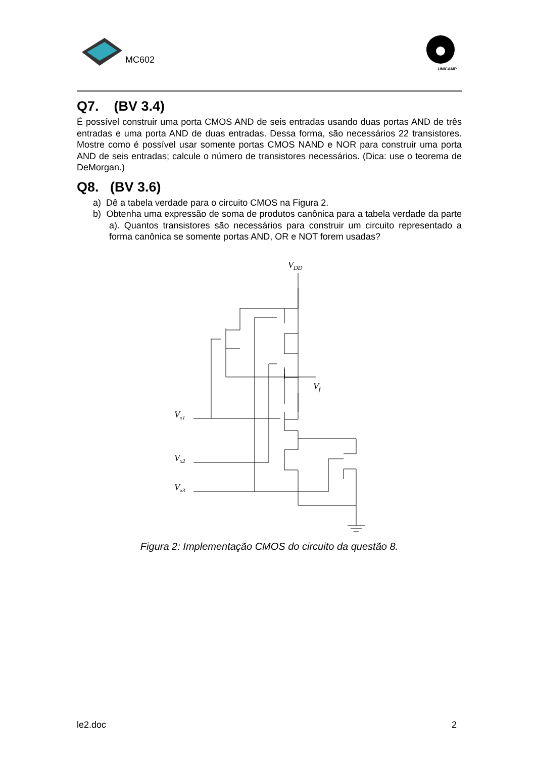MC602
UNICAMP
Q7. (BV 3.4)
É possível construir uma porta CMOS AND de seis entradas usando duas portas AND de três entradas e uma porta AND de duas entradas. Dessa forma, são necessários 22 transistores. Mostre como é possível usar somente portas CMOS NAND e NOR para construir uma porta AND de seis entradas; calcule o número de transistores necessários. (Dica: use o teorema de DeMorgan.)
Q8. (BV 3.6)
a) Dê a tabela verdade para o circuito CMOS na Figura 2.
b) Obtenha uma expressão de soma de produtos canônica para a tabela verdade da parte a). Quantos transistores são necessários para construir um circuito representado a forma canônica se somente portas AND, OR e NOT forem usadas?
VDD
Vf
Vx1
Vx2
Vx3
Figura 2: Implementação CMOS do circuito da questão 8.
le2.doc 2